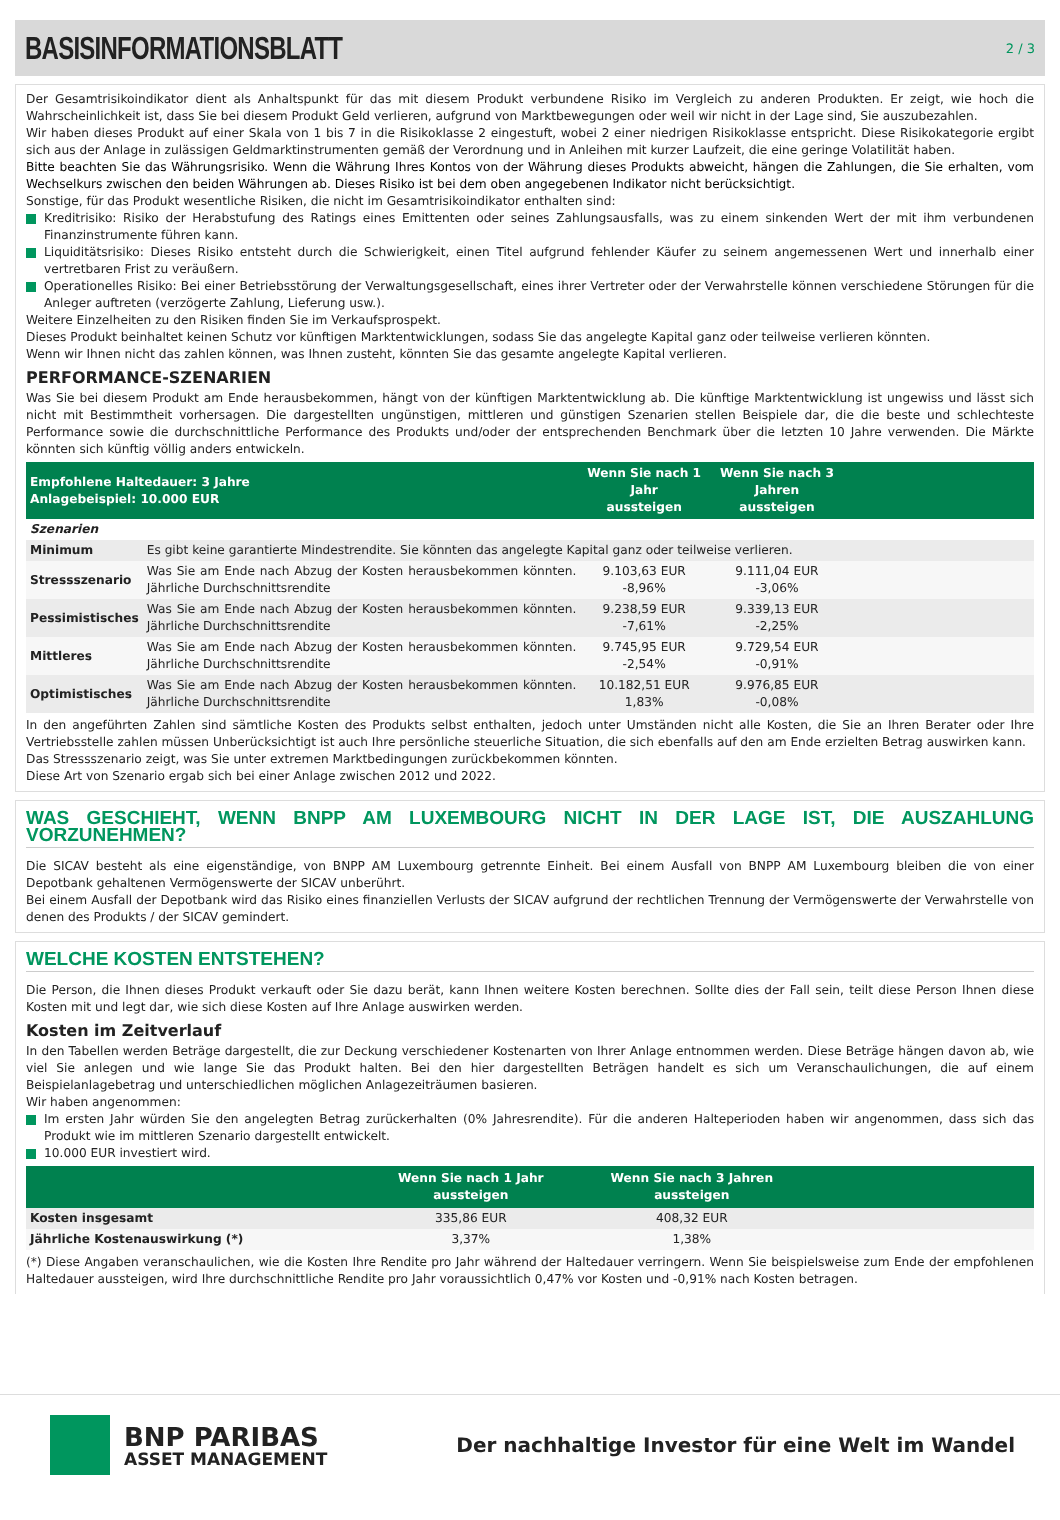BASISINFORMATIONSBLATT
2 / 3
Der Gesamtrisikoindikator dient als Anhaltspunkt für das mit diesem Produkt verbundene Risiko im Vergleich zu anderen Produkten. Er zeigt, wie hoch die Wahrscheinlichkeit ist, dass Sie bei diesem Produkt Geld verlieren, aufgrund von Marktbewegungen oder weil wir nicht in der Lage sind, Sie auszubezahlen.
Wir haben dieses Produkt auf einer Skala von 1 bis 7 in die Risikoklasse 2 eingestuft, wobei 2 einer niedrigen Risikoklasse entspricht. Diese Risikokategorie ergibt sich aus der Anlage in zulässigen Geldmarktinstrumenten gemäß der Verordnung und in Anleihen mit kurzer Laufzeit, die eine geringe Volatilität haben.
Bitte beachten Sie das Währungsrisiko. Wenn die Währung Ihres Kontos von der Währung dieses Produkts abweicht, hängen die Zahlungen, die Sie erhalten, vom Wechselkurs zwischen den beiden Währungen ab. Dieses Risiko ist bei dem oben angegebenen Indikator nicht berücksichtigt.
Sonstige, für das Produkt wesentliche Risiken, die nicht im Gesamtrisikoindikator enthalten sind:
Kreditrisiko: Risiko der Herabstufung des Ratings eines Emittenten oder seines Zahlungsausfalls, was zu einem sinkenden Wert der mit ihm verbundenen Finanzinstrumente führen kann.
Liquiditätsrisiko: Dieses Risiko entsteht durch die Schwierigkeit, einen Titel aufgrund fehlender Käufer zu seinem angemessenen Wert und innerhalb einer vertretbaren Frist zu veräußern.
Operationelles Risiko: Bei einer Betriebsstörung der Verwaltungsgesellschaft, eines ihrer Vertreter oder der Verwahrstelle können verschiedene Störungen für die Anleger auftreten (verzögerte Zahlung, Lieferung usw.).
Weitere Einzelheiten zu den Risiken finden Sie im Verkaufsprospekt.
Dieses Produkt beinhaltet keinen Schutz vor künftigen Marktentwicklungen, sodass Sie das angelegte Kapital ganz oder teilweise verlieren könnten.
Wenn wir Ihnen nicht das zahlen können, was Ihnen zusteht, könnten Sie das gesamte angelegte Kapital verlieren.
PERFORMANCE-SZENARIEN
Was Sie bei diesem Produkt am Ende herausbekommen, hängt von der künftigen Marktentwicklung ab. Die künftige Marktentwicklung ist ungewiss und lässt sich nicht mit Bestimmtheit vorhersagen. Die dargestellten ungünstigen, mittleren und günstigen Szenarien stellen Beispiele dar, die die beste und schlechteste Performance sowie die durchschnittliche Performance des Produkts und/oder der entsprechenden Benchmark über die letzten 10 Jahre verwenden. Die Märkte könnten sich künftig völlig anders entwickeln.
| Empfohlene Haltedauer: 3 Jahre Anlagebeispiel: 10.000 EUR | | Wenn Sie nach 1 Jahr aussteigen | Wenn Sie nach 3 Jahren aussteigen | |
| --- | --- | --- | --- | --- |
| Szenarien | | | | |
| Minimum | Es gibt keine garantierte Mindestrendite. Sie könnten das angelegte Kapital ganz oder teilweise verlieren. | | | |
| Stressszenario | Was Sie am Ende nach Abzug der Kosten herausbekommen könnten. Jährliche Durchschnittsrendite | 9.103,63 EUR -8,96% | 9.111,04 EUR -3,06% | |
| Pessimistisches | Was Sie am Ende nach Abzug der Kosten herausbekommen könnten. Jährliche Durchschnittsrendite | 9.238,59 EUR -7,61% | 9.339,13 EUR -2,25% | |
| Mittleres | Was Sie am Ende nach Abzug der Kosten herausbekommen könnten. Jährliche Durchschnittsrendite | 9.745,95 EUR -2,54% | 9.729,54 EUR -0,91% | |
| Optimistisches | Was Sie am Ende nach Abzug der Kosten herausbekommen könnten. Jährliche Durchschnittsrendite | 10.182,51 EUR 1,83% | 9.976,85 EUR -0,08% | |
In den angeführten Zahlen sind sämtliche Kosten des Produkts selbst enthalten, jedoch unter Umständen nicht alle Kosten, die Sie an Ihren Berater oder Ihre Vertriebsstelle zahlen müssen Unberücksichtigt ist auch Ihre persönliche steuerliche Situation, die sich ebenfalls auf den am Ende erzielten Betrag auswirken kann.
Das Stressszenario zeigt, was Sie unter extremen Marktbedingungen zurückbekommen könnten.
Diese Art von Szenario ergab sich bei einer Anlage zwischen 2012 und 2022.
WAS GESCHIEHT, WENN BNPP AM LUXEMBOURG NICHT IN DER LAGE IST, DIE AUSZAHLUNG VORZUNEHMEN?
Die SICAV besteht als eine eigenständige, von BNPP AM Luxembourg getrennte Einheit. Bei einem Ausfall von BNPP AM Luxembourg bleiben die von einer Depotbank gehaltenen Vermögenswerte der SICAV unberührt.
Bei einem Ausfall der Depotbank wird das Risiko eines finanziellen Verlusts der SICAV aufgrund der rechtlichen Trennung der Vermögenswerte der Verwahrstelle von denen des Produkts / der SICAV gemindert.
WELCHE KOSTEN ENTSTEHEN?
Die Person, die Ihnen dieses Produkt verkauft oder Sie dazu berät, kann Ihnen weitere Kosten berechnen. Sollte dies der Fall sein, teilt diese Person Ihnen diese Kosten mit und legt dar, wie sich diese Kosten auf Ihre Anlage auswirken werden.
Kosten im Zeitverlauf
In den Tabellen werden Beträge dargestellt, die zur Deckung verschiedener Kostenarten von Ihrer Anlage entnommen werden. Diese Beträge hängen davon ab, wie viel Sie anlegen und wie lange Sie das Produkt halten. Bei den hier dargestellten Beträgen handelt es sich um Veranschaulichungen, die auf einem Beispielanlagebetrag und unterschiedlichen möglichen Anlagezeiträumen basieren.
Wir haben angenommen:
Im ersten Jahr würden Sie den angelegten Betrag zurückerhalten (0% Jahresrendite). Für die anderen Halteperioden haben wir angenommen, dass sich das Produkt wie im mittleren Szenario dargestellt entwickelt.
10.000 EUR investiert wird.
| | Wenn Sie nach 1 Jahr aussteigen | Wenn Sie nach 3 Jahren aussteigen | |
| --- | --- | --- | --- |
| Kosten insgesamt | 335,86 EUR | 408,32 EUR | |
| Jährliche Kostenauswirkung (*) | 3,37% | 1,38% | |
(*) Diese Angaben veranschaulichen, wie die Kosten Ihre Rendite pro Jahr während der Haltedauer verringern. Wenn Sie beispielsweise zum Ende der empfohlenen Haltedauer aussteigen, wird Ihre durchschnittliche Rendite pro Jahr voraussichtlich 0,47% vor Kosten und -0,91% nach Kosten betragen.
BNP PARIBAS
ASSET MANAGEMENT
Der nachhaltige Investor für eine Welt im Wandel